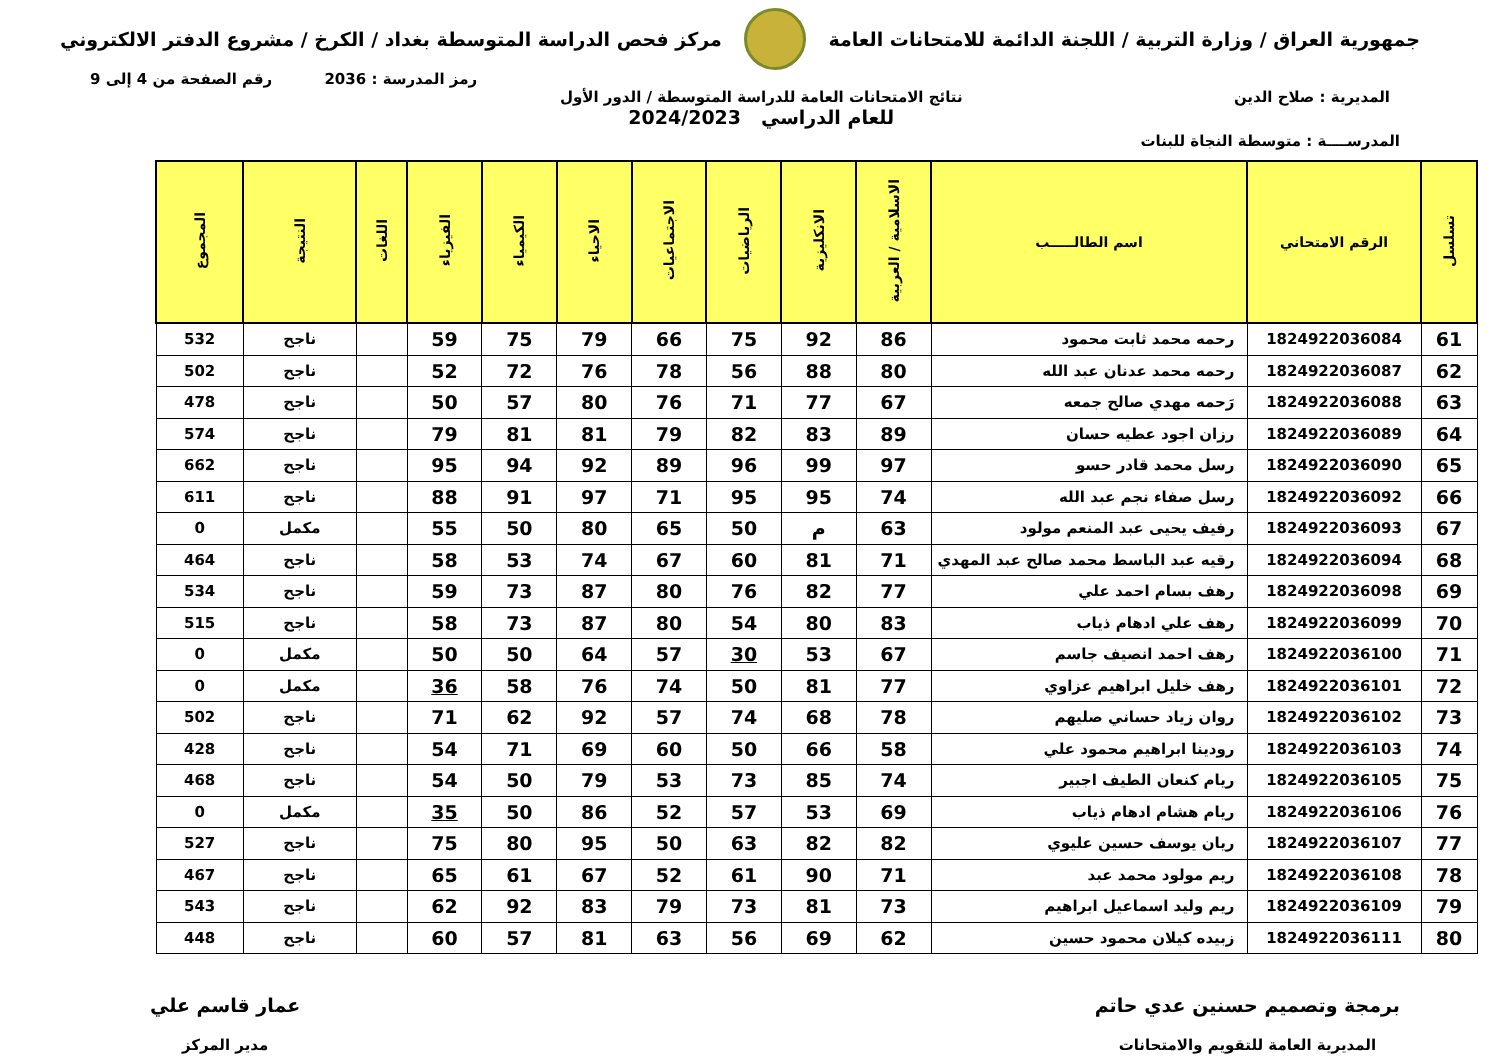جمهورية العراق / وزارة التربية / اللجنة الدائمة للامتحانات العامة
مركز فحص الدراسة المتوسطة بغداد / الكرخ / مشروع الدفتر الالكتروني
رمز المدرسة : 2036 رقم الصفحة من 4 إلى 9
المديرية : صلاح الدين نتائج الامتحانات العامة للدراسة المتوسطة / الدور الأول
للعام الدراسي 2024/2023
المدرســــة : متوسطة النجاة للبنات
| تسلسل | الرقم الامتحاني | اسم الطالـــــب | الاسلامية / العربية | الانكليزية | الرياضيات | الاجتماعيات | الاحياء | الكيمياء | الفيزياء | اللغات | النتيجة | المجموع |
| --- | --- | --- | --- | --- | --- | --- | --- | --- | --- | --- | --- | --- |
| 61 | 1824922036084 | رحمه محمد ثابت محمود | 86 | 92 | 75 | 66 | 79 | 75 | 59 | | ناجح | 532 |
| 62 | 1824922036087 | رحمه محمد عدنان عبد الله | 80 | 88 | 56 | 78 | 76 | 72 | 52 | | ناجح | 502 |
| 63 | 1824922036088 | رَحمه مهدي صالح جمعه | 67 | 77 | 71 | 76 | 80 | 57 | 50 | | ناجح | 478 |
| 64 | 1824922036089 | رزان اجود عطيه حسان | 89 | 83 | 82 | 79 | 81 | 81 | 79 | | ناجح | 574 |
| 65 | 1824922036090 | رسل محمد قادر حسو | 97 | 99 | 96 | 89 | 92 | 94 | 95 | | ناجح | 662 |
| 66 | 1824922036092 | رسل صفاء نجم عبد الله | 74 | 95 | 95 | 71 | 97 | 91 | 88 | | ناجح | 611 |
| 67 | 1824922036093 | رفيف يحيى عبد المنعم مولود | 63 | م | 50 | 65 | 80 | 50 | 55 | | مكمل | 0 |
| 68 | 1824922036094 | رقيه عبد الباسط محمد صالح عبد المهدي | 71 | 81 | 60 | 67 | 74 | 53 | 58 | | ناجح | 464 |
| 69 | 1824922036098 | رهف بسام احمد علي | 77 | 82 | 76 | 80 | 87 | 73 | 59 | | ناجح | 534 |
| 70 | 1824922036099 | رهف علي ادهام ذياب | 83 | 80 | 54 | 80 | 87 | 73 | 58 | | ناجح | 515 |
| 71 | 1824922036100 | رهف احمد انصيف جاسم | 67 | 53 | 30 | 57 | 64 | 50 | 50 | | مكمل | 0 |
| 72 | 1824922036101 | رهف خليل ابراهيم عزاوي | 77 | 81 | 50 | 74 | 76 | 58 | 36 | | مكمل | 0 |
| 73 | 1824922036102 | روان زياد حساني صليهم | 78 | 68 | 74 | 57 | 92 | 62 | 71 | | ناجح | 502 |
| 74 | 1824922036103 | رودينا ابراهيم محمود علي | 58 | 66 | 50 | 60 | 69 | 71 | 54 | | ناجح | 428 |
| 75 | 1824922036105 | ريام كنعان الطيف اجبير | 74 | 85 | 73 | 53 | 79 | 50 | 54 | | ناجح | 468 |
| 76 | 1824922036106 | ريام هشام ادهام ذياب | 69 | 53 | 57 | 52 | 86 | 50 | 35 | | مكمل | 0 |
| 77 | 1824922036107 | ريان يوسف حسين عليوي | 82 | 82 | 63 | 50 | 95 | 80 | 75 | | ناجح | 527 |
| 78 | 1824922036108 | ريم مولود محمد عبد | 71 | 90 | 61 | 52 | 67 | 61 | 65 | | ناجح | 467 |
| 79 | 1824922036109 | ريم وليد اسماعيل ابراهيم | 73 | 81 | 73 | 79 | 83 | 92 | 62 | | ناجح | 543 |
| 80 | 1824922036111 | زبيده كيلان محمود حسين | 62 | 69 | 56 | 63 | 81 | 57 | 60 | | ناجح | 448 |
برمجة وتصميم حسنين عدي حاتم
المديرية العامة للتقويم والامتحانات
عمار قاسم علي
مدير المركز